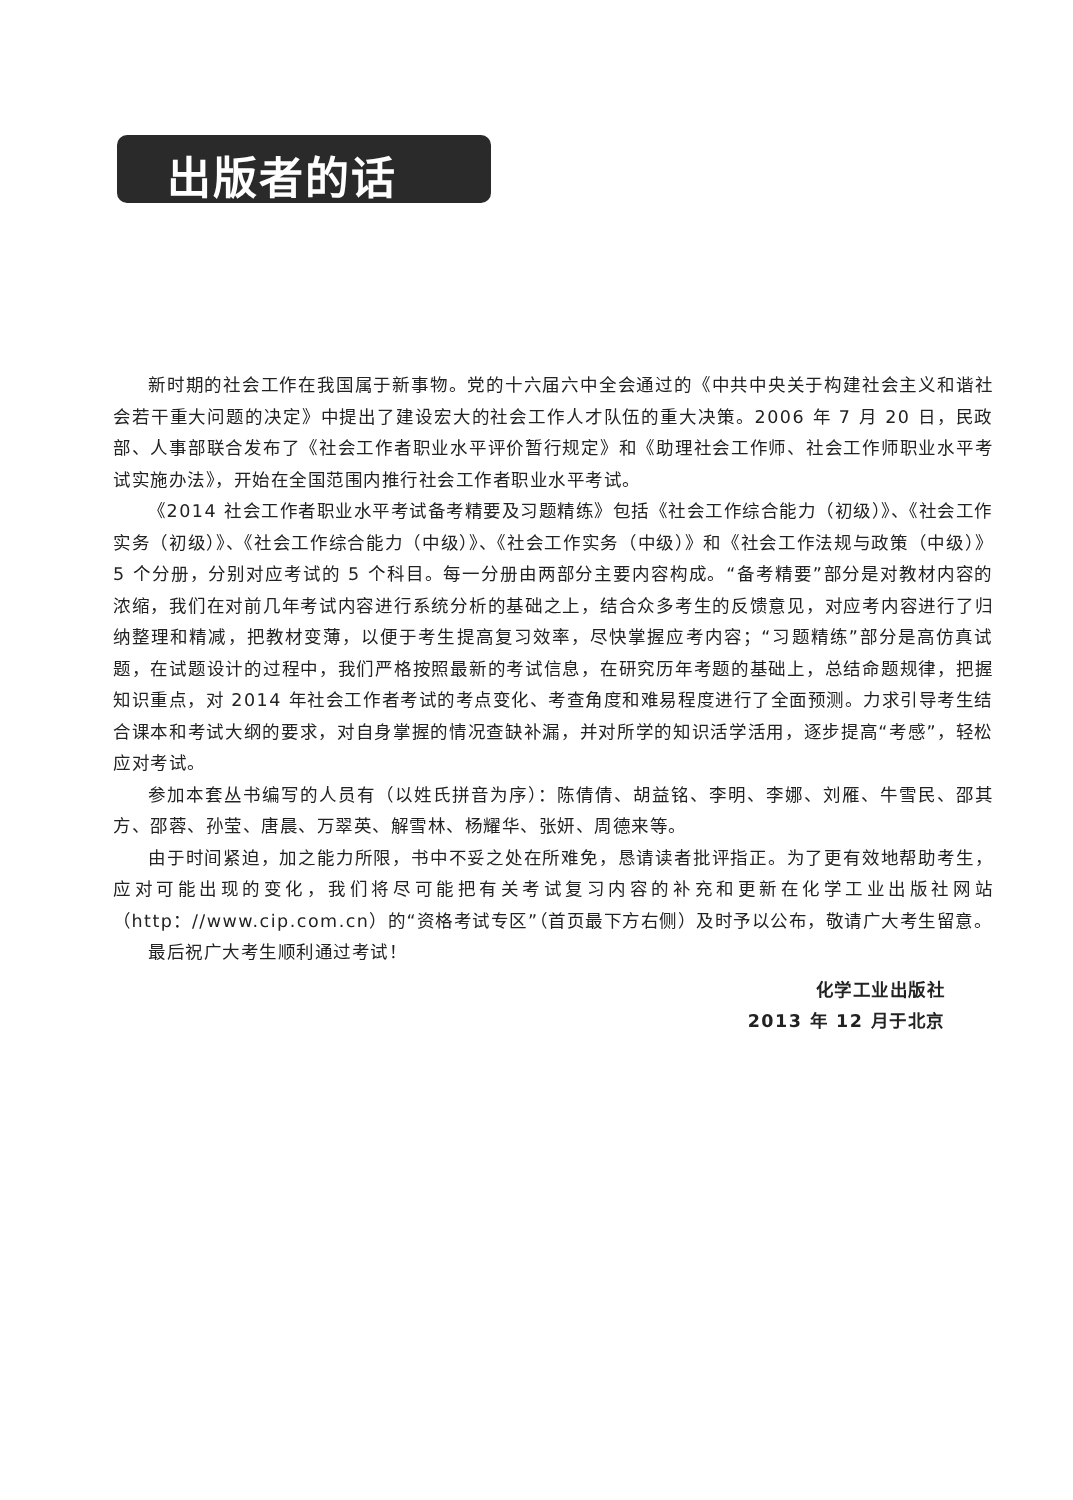出版者的话
新时期的社会工作在我国属于新事物。党的十六届六中全会通过的《中共中央关于构建社会主义和谐社会若干重大问题的决定》中提出了建设宏大的社会工作人才队伍的重大决策。2006 年 7 月 20 日，民政部、人事部联合发布了《社会工作者职业水平评价暂行规定》和《助理社会工作师、社会工作师职业水平考试实施办法》，开始在全国范围内推行社会工作者职业水平考试。
《2014 社会工作者职业水平考试备考精要及习题精练》包括《社会工作综合能力（初级）》、《社会工作实务（初级）》、《社会工作综合能力（中级）》、《社会工作实务（中级）》和《社会工作法规与政策（中级）》5 个分册，分别对应考试的 5 个科目。每一分册由两部分主要内容构成。“备考精要”部分是对教材内容的浓缩，我们在对前几年考试内容进行系统分析的基础之上，结合众多考生的反馈意见，对应考内容进行了归纳整理和精减，把教材变薄，以便于考生提高复习效率，尽快掌握应考内容；“习题精练”部分是高仿真试题，在试题设计的过程中，我们严格按照最新的考试信息，在研究历年考题的基础上，总结命题规律，把握知识重点，对 2014 年社会工作者考试的考点变化、考查角度和难易程度进行了全面预测。力求引导考生结合课本和考试大纲的要求，对自身掌握的情况查缺补漏，并对所学的知识活学活用，逐步提高“考感”，轻松应对考试。
参加本套丛书编写的人员有（以姓氏拼音为序）：陈倩倩、胡益铭、李明、李娜、刘雁、牛雪民、邵其方、邵蓉、孙莹、唐晨、万翠英、解雪林、杨耀华、张妍、周德来等。
由于时间紧迫，加之能力所限，书中不妥之处在所难免，恳请读者批评指正。为了更有效地帮助考生，应对可能出现的变化，我们将尽可能把有关考试复习内容的补充和更新在化学工业出版社网站（http：//www.cip.com.cn）的“资格考试专区”（首页最下方右侧）及时予以公布，敬请广大考生留意。
最后祝广大考生顺利通过考试！
化学工业出版社
2013 年 12 月于北京